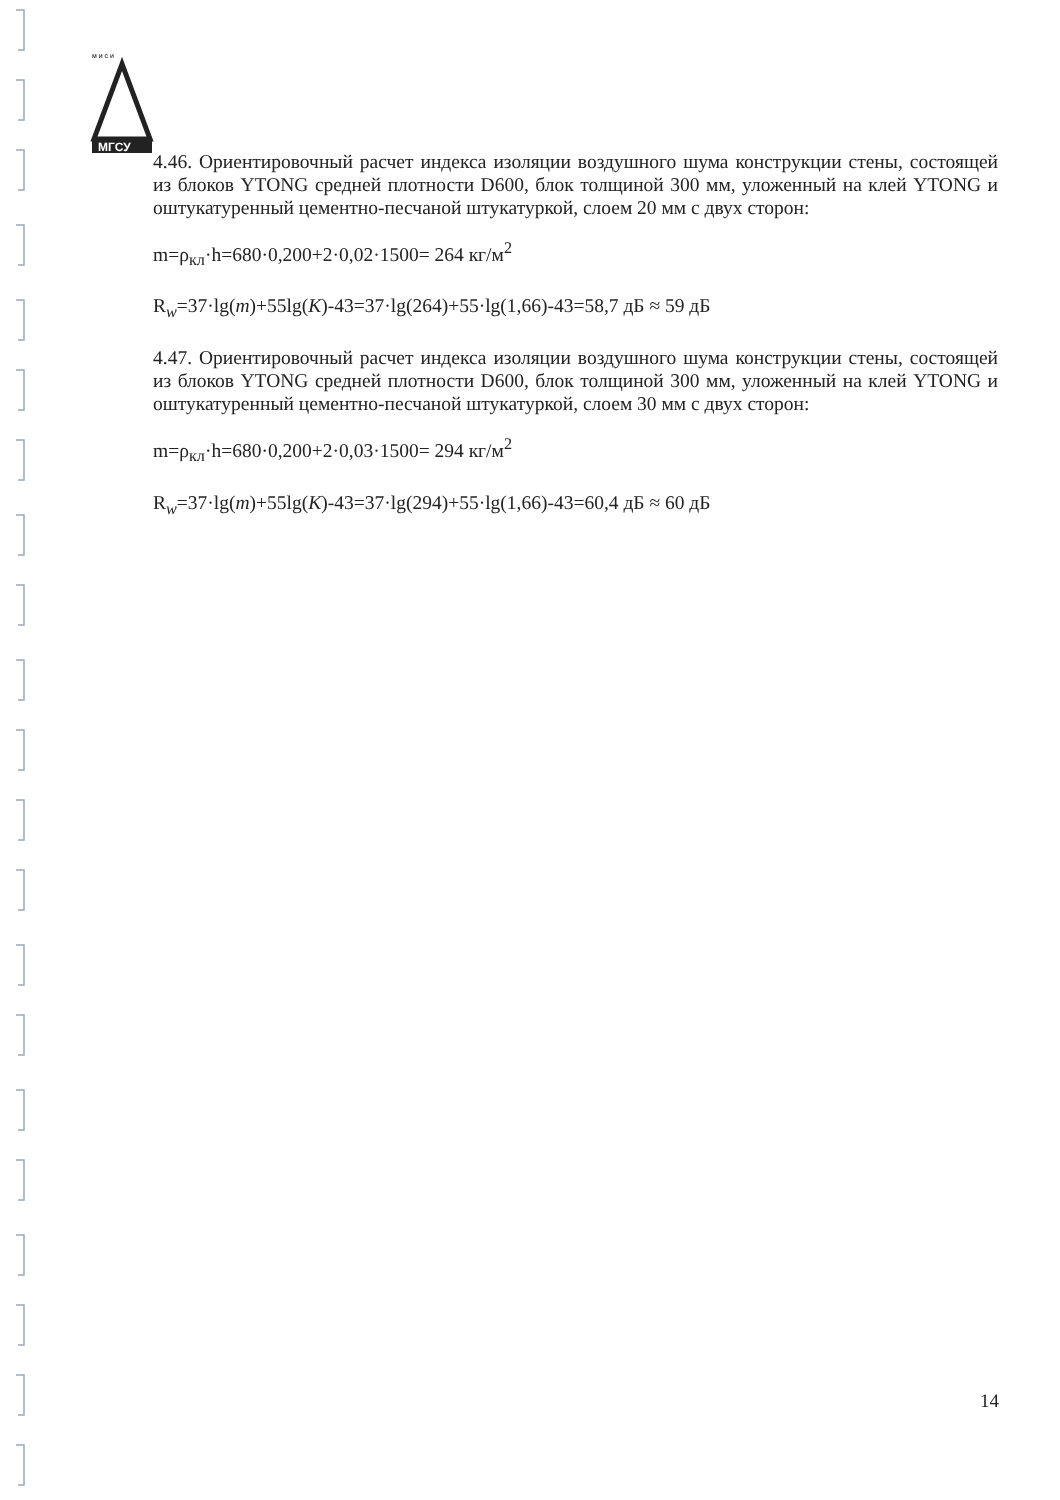м и с и
МГСУ
4.46. Ориентировочный расчет индекса изоляции воздушного шума конструкции стены, состоящей из блоков YTONG средней плотности D600, блок толщиной 300 мм, уложенный на клей YTONG и оштукатуренный цементно-песчаной штукатуркой, слоем 20 мм с двух сторон:
m=ρ<sub>кл</sub>·h=680·0,200+2·0,02·1500= 264 кг/м<sup>2</sup>
R<sub>w</sub>=37·lg(m)+55lg(K)-43=37·lg(264)+55·lg(1,66)-43=58,7 дБ ≈ 59 дБ
4.47. Ориентировочный расчет индекса изоляции воздушного шума конструкции стены, состоящей из блоков YTONG средней плотности D600, блок толщиной 300 мм, уложенный на клей YTONG и оштукатуренный цементно-песчаной штукатуркой, слоем 30 мм с двух сторон:
m=ρ<sub>кл</sub>·h=680·0,200+2·0,03·1500= 294 кг/м<sup>2</sup>
R<sub>w</sub>=37·lg(m)+55lg(K)-43=37·lg(294)+55·lg(1,66)-43=60,4 дБ ≈ 60 дБ
14